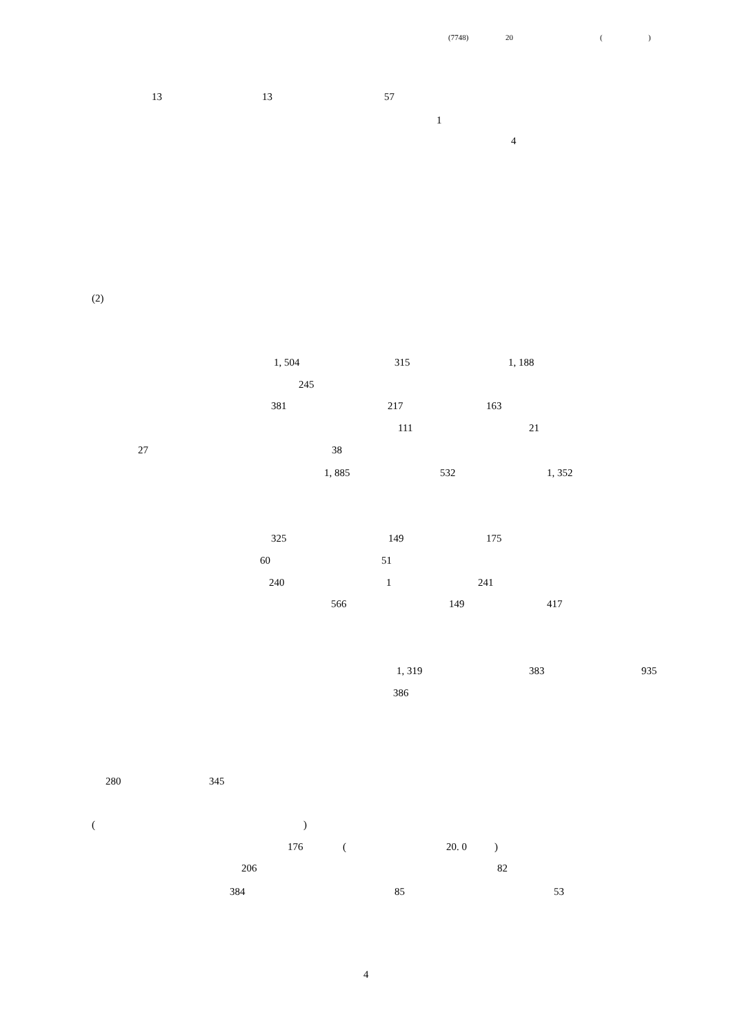(7748) 20 ( )
13 13 57
1
4
(2)
1, 504 315 1, 188
245
381 217 163
111 21
27 38
1, 885 532 1, 352
325 149 175
60 51
240 1 241
566 149 417
1, 319 383 935
386
280 345
( )
176 ( 20. 0 )
206 82
384 85 53
4